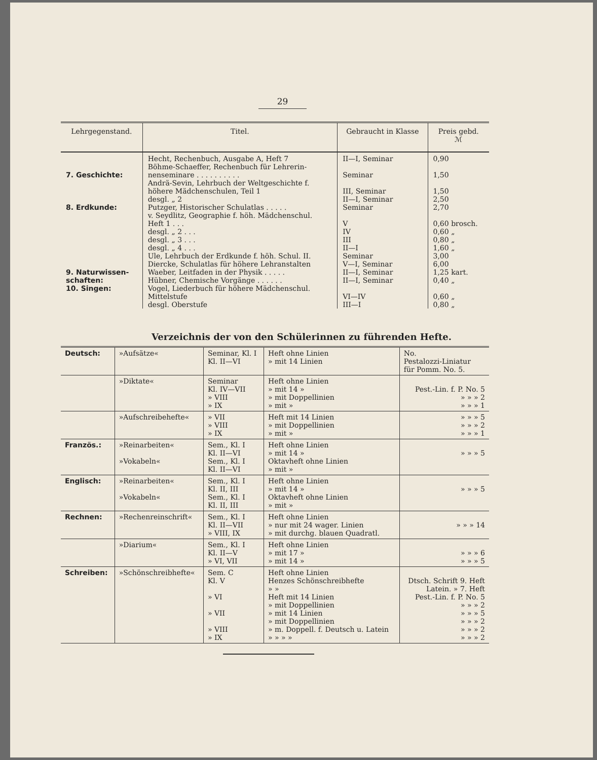29
| Lehrgegenstand. | Titel. | Gebraucht in Klasse | Preis gebd. ℳ |
| --- | --- | --- | --- |
| 7. Geschichte: 8. Erdkunde: 9. Naturwissen- schaften: 10. Singen: | Hecht, Rechenbuch, Ausgabe A, Heft 7 Böhme-Schaeffer, Rechenbuch für Lehrerin- nenseminare . . . . . . . . . . Andrä-Sevin, Lehrbuch der Weltgeschichte f. höhere Mädchenschulen, Teil 1 desgl. „ 2 Putzger, Historischer Schulatlas . . . . . v. Seydlitz, Geographie f. höh. Mädchenschul. Heft 1 . . . desgl. „ 2 . . . desgl. „ 3 . . . desgl. „ 4 . . . Ule, Lehrbuch der Erdkunde f. höh. Schul. II. Diercke, Schulatlas für höhere Lehranstalten Waeber, Leitfaden in der Physik . . . . . Hübner, Chemische Vorgänge . . . . . . Vogel, Liederbuch für höhere Mädchenschul. Mittelstufe desgl. Oberstufe | II—I, Seminar Seminar III, Seminar II—I, Seminar Seminar V IV III II—I Seminar V—I, Seminar II—I, Seminar II—I, Seminar VI—IV III—I | 0,90 1,50 1,50 2,50 2,70 0,60 brosch. 0,60 „ 0,80 „ 1,60 „ 3,00 6,00 1,25 kart. 0,40 „ 0,60 „ 0,80 „ |
Verzeichnis der von den Schülerinnen zu führenden Hefte.
| Deutsch: | »Aufsätze« | Seminar, Kl. I Kl. II—VI | Heft ohne Linien » mit 14 Linien | No. Pestalozzi-Liniatur für Pomm. No. 5. |
| | »Diktate« | Seminar Kl. IV—VII » VIII » IX | Heft ohne Linien » mit 14 » » mit Doppellinien » mit » | Pest.-Lin. f. P. No. 5 » » » 2 » » » 1 |
| | »Aufschreibehefte« | » VII » VIII » IX | Heft mit 14 Linien » mit Doppellinien » mit » | » » » 5 » » » 2 » » » 1 |
| Französ.: | »Reinarbeiten« »Vokabeln« | Sem., Kl. I Kl. II—VI Sem., Kl. I Kl. II—VI | Heft ohne Linien » mit 14 » Oktavheft ohne Linien » mit » | » » » 5 |
| Englisch: | »Reinarbeiten« »Vokabeln« | Sem., Kl. I Kl. II, III Sem., Kl. I Kl. II, III | Heft ohne Linien » mit 14 » Oktavheft ohne Linien » mit » | » » » 5 |
| Rechnen: | »Rechenreinschrift« | Sem., Kl. I Kl. II—VII » VIII, IX | Heft ohne Linien » nur mit 24 wager. Linien » mit durchg. blauen Quadratl. | » » » 14 |
| | »Diarium« | Sem., Kl. I Kl. II—V » VI, VII | Heft ohne Linien » mit 17 » » mit 14 » | » » » 6 » » » 5 |
| Schreiben: | »Schönschreibhefte« | Sem. C Kl. V » VI » VII » VIII » IX | Heft ohne Linien Henzes Schönschreibhefte » » Heft mit 14 Linien » mit Doppellinien » mit 14 Linien » mit Doppellinien » m. Doppell. f. Deutsch u. Latein » » » » | Dtsch. Schrift 9. Heft Latein. » 7. Heft Pest.-Lin. f. P. No. 5 » » » 2 » » » 5 » » » 2 » » » 2 » » » 2 |